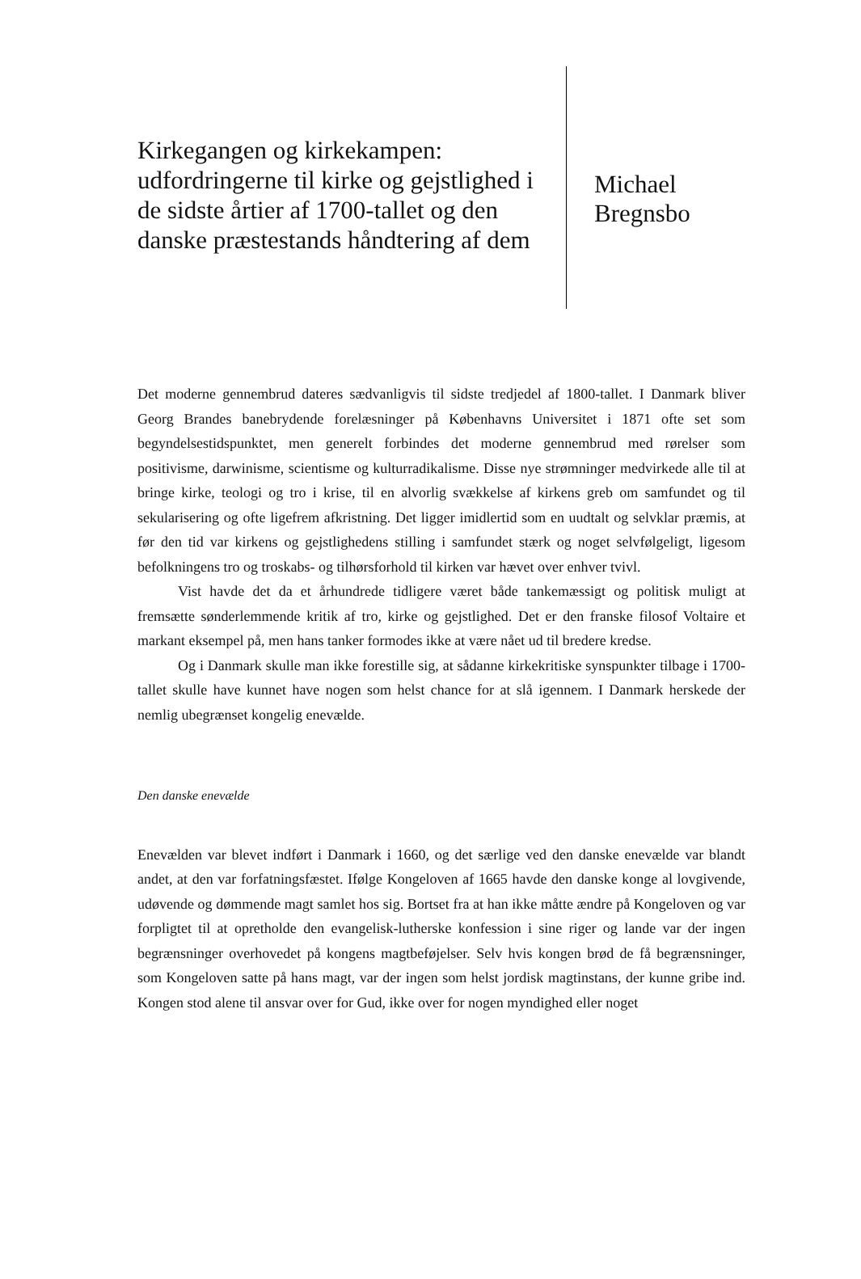Kirkegangen og kirkekampen: udfordringerne til kirke og gejstlighed i de sidste årtier af 1700-tallet og den danske præstestands håndtering af dem
Michael
Bregnsbo
Det moderne gennembrud dateres sædvanligvis til sidste tredjedel af 1800-tallet. I Danmark bliver Georg Brandes banebrydende forelæsninger på Københavns Universitet i 1871 ofte set som begyndelsestidspunktet, men generelt forbindes det moderne gennembrud med rørelser som positivisme, darwinisme, scientisme og kulturradikalisme. Disse nye strømninger medvirkede alle til at bringe kirke, teologi og tro i krise, til en alvorlig svækkelse af kirkens greb om samfundet og til sekularisering og ofte ligefrem afkristning. Det ligger imidlertid som en uudtalt og selvklar præmis, at før den tid var kirkens og gejstlighedens stilling i samfundet stærk og noget selvfølgeligt, ligesom befolkningens tro og troskabs- og tilhørsforhold til kirken var hævet over enhver tvivl.
Vist havde det da et århundrede tidligere været både tankemæssigt og politisk muligt at fremsætte sønderlemmende kritik af tro, kirke og gejstlighed. Det er den franske filosof Voltaire et markant eksempel på, men hans tanker formodes ikke at være nået ud til bredere kredse.
Og i Danmark skulle man ikke forestille sig, at sådanne kirkekritiske synspunkter tilbage i 1700-tallet skulle have kunnet have nogen som helst chance for at slå igennem. I Danmark herskede der nemlig ubegrænset kongelig enevælde.
Den danske enevælde
Enevælden var blevet indført i Danmark i 1660, og det særlige ved den danske enevælde var blandt andet, at den var forfatningsfæstet. Ifølge Kongeloven af 1665 havde den danske konge al lovgivende, udøvende og dømmende magt samlet hos sig. Bortset fra at han ikke måtte ændre på Kongeloven og var forpligtet til at opretholde den evangelisk-lutherske konfession i sine riger og lande var der ingen begrænsninger overhovedet på kongens magtbeføjelser. Selv hvis kongen brød de få begrænsninger, som Kongeloven satte på hans magt, var der ingen som helst jordisk magtinstans, der kunne gribe ind. Kongen stod alene til ansvar over for Gud, ikke over for nogen myndighed eller noget